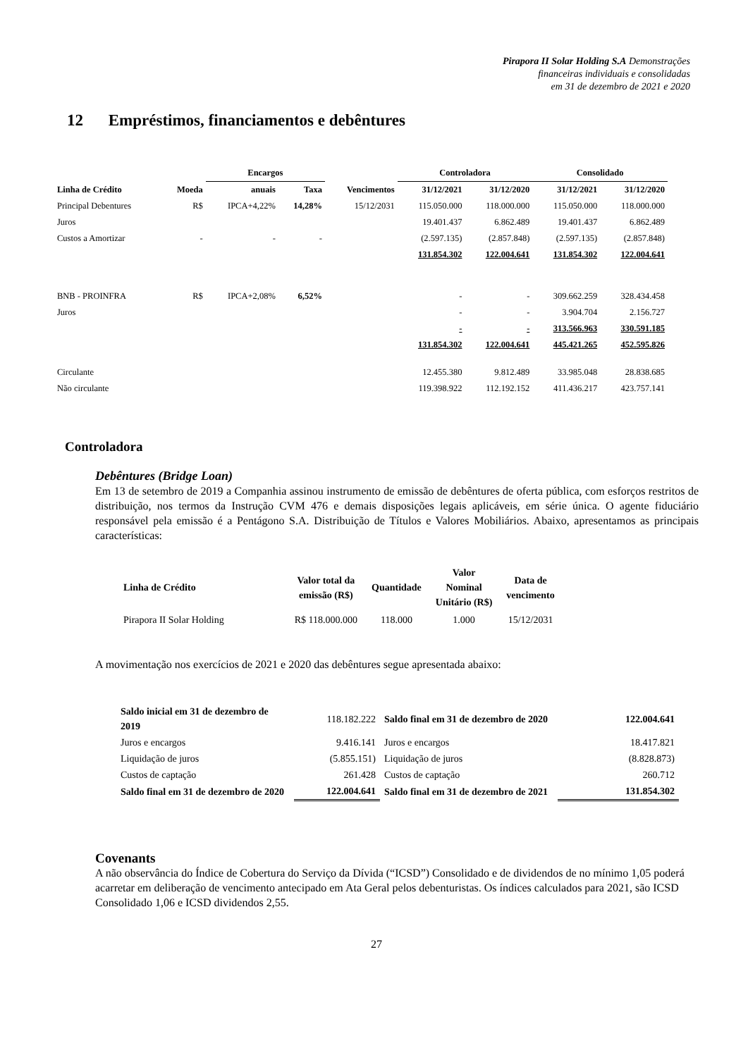Pirapora II Solar Holding S.A Demonstrações
financeiras individuais e consolidadas
em 31 de dezembro de 2021 e 2020
12 Empréstimos, financiamentos e debêntures
| | | Encargos | | | Controladora | | Consolidado | |
| Linha de Crédito | Moeda | anuais | Taxa | Vencimentos | 31/12/2021 | 31/12/2020 | 31/12/2021 | 31/12/2020 |
| Principal Debentures | R$ | IPCA+4,22% | 14,28% | 15/12/2031 | 115.050.000 | 118.000.000 | 115.050.000 | 118.000.000 |
| Juros | | | | | 19.401.437 | 6.862.489 | 19.401.437 | 6.862.489 |
| Custos a Amortizar | - | - | - | | (2.597.135) | (2.857.848) | (2.597.135) | (2.857.848) |
| | | | | | 131.854.302 | 122.004.641 | 131.854.302 | 122.004.641 |
| BNB - PROINFRA | R$ | IPCA+2,08% | 6,52% | | - | - | 309.662.259 | 328.434.458 |
| Juros | | | | | - | - | 3.904.704 | 2.156.727 |
| | | | | | - | - | 313.566.963 | 330.591.185 |
| | | | | | 131.854.302 | 122.004.641 | 445.421.265 | 452.595.826 |
| Circulante | | | | | 12.455.380 | 9.812.489 | 33.985.048 | 28.838.685 |
| Não circulante | | | | | 119.398.922 | 112.192.152 | 411.436.217 | 423.757.141 |
Controladora
Debêntures (Bridge Loan)
Em 13 de setembro de 2019 a Companhia assinou instrumento de emissão de debêntures de oferta pública, com esforços restritos de distribuição, nos termos da Instrução CVM 476 e demais disposições legais aplicáveis, em série única. O agente fiduciário responsável pela emissão é a Pentágono S.A. Distribuição de Títulos e Valores Mobiliários. Abaixo, apresentamos as principais características:
| Linha de Crédito | Valor total da emissão (R$) | Quantidade | Valor Nominal Unitário (R$) | Data de vencimento |
| --- | --- | --- | --- | --- |
| Pirapora II Solar Holding | R$ 118.000.000 | 118.000 | 1.000 | 15/12/2031 |
A movimentação nos exercícios de 2021 e 2020 das debêntures segue apresentada abaixo:
| Saldo inicial em 31 de dezembro de 2019 | 118.182.222 | Saldo final em 31 de dezembro de 2020 | 122.004.641 |
| Juros e encargos | 9.416.141 | Juros e encargos | 18.417.821 |
| Liquidação de juros | (5.855.151) | Liquidação de juros | (8.828.873) |
| Custos de captação | 261.428 | Custos de captação | 260.712 |
| Saldo final em 31 de dezembro de 2020 | 122.004.641 | Saldo final em 31 de dezembro de 2021 | 131.854.302 |
Covenants
A não observância do Índice de Cobertura do Serviço da Dívida (“ICSD”) Consolidado e de dividendos de no mínimo 1,05 poderá acarretar em deliberação de vencimento antecipado em Ata Geral pelos debenturistas. Os índices calculados para 2021, são ICSD Consolidado 1,06 e ICSD dividendos 2,55.
27